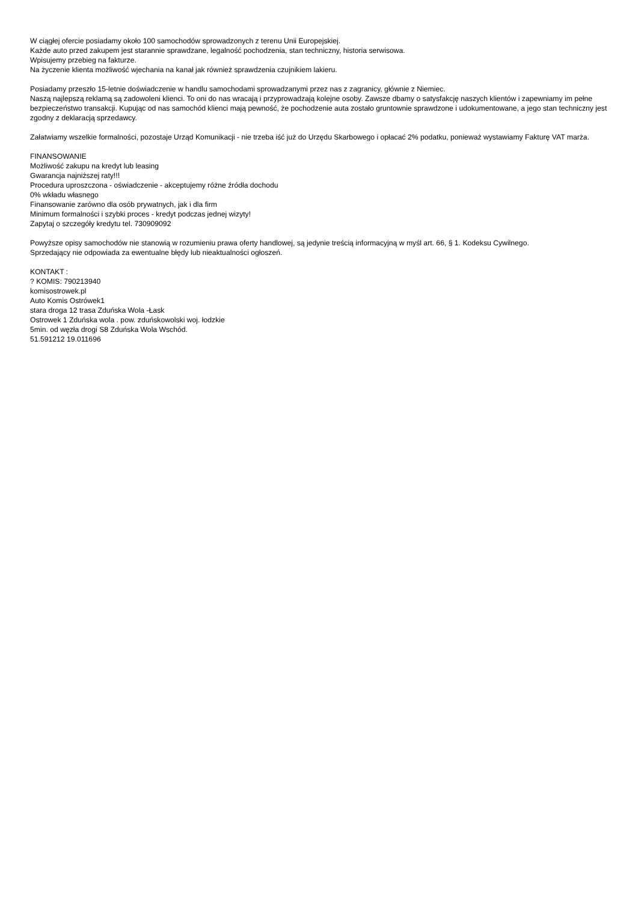W ciągłej ofercie posiadamy około 100 samochodów sprowadzonych z terenu Unii Europejskiej.
Każde auto przed zakupem jest starannie sprawdzane, legalność pochodzenia, stan techniczny, historia serwisowa.
Wpisujemy przebieg na fakturze.
Na życzenie klienta możliwość wjechania na kanał jak również sprawdzenia czujnikiem lakieru.
Posiadamy przeszło 15-letnie doświadczenie w handlu samochodami sprowadzanymi przez nas z zagranicy, głównie z Niemiec.
Naszą najlepszą reklamą są zadowoleni klienci. To oni do nas wracają i przyprowadzają kolejne osoby. Zawsze dbamy o satysfakcję naszych klientów i zapewniamy im pełne bezpieczeństwo transakcji. Kupując od nas samochód klienci mają pewność, że pochodzenie auta zostało gruntownie sprawdzone i udokumentowane, a jego stan techniczny jest zgodny z deklaracją sprzedawcy.
Załatwiamy wszelkie formalności, pozostaje Urząd Komunikacji - nie trzeba iść już do Urzędu Skarbowego i opłacać 2% podatku, ponieważ wystawiamy Fakturę VAT marża.
FINANSOWANIE
Możliwość zakupu na kredyt lub leasing
Gwarancja najniższej raty!!!
Procedura uproszczona - oświadczenie - akceptujemy różne źródła dochodu
0% wkładu własnego
Finansowanie zarówno dla osób prywatnych, jak i dla firm
Minimum formalności i szybki proces - kredyt podczas jednej wizyty!
Zapytaj o szczegóły kredytu tel. 730909092
Powyższe opisy samochodów nie stanowią w rozumieniu prawa oferty handlowej, są jedynie treścią informacyjną w myśl art. 66, § 1. Kodeksu Cywilnego.
Sprzedający nie odpowiada za ewentualne błędy lub nieaktualności ogłoszeń.
KONTAKT :
? KOMIS: 790213940
komisostrowek.pl
Auto Komis Ostrówek1
stara droga 12 trasa Zduńska Wola -Łask
Ostrowek 1 Zduńska wola . pow. zduńskowolski woj. łodzkie
5min. od węzła drogi S8 Zduńska Wola Wschód.
51.591212 19.011696